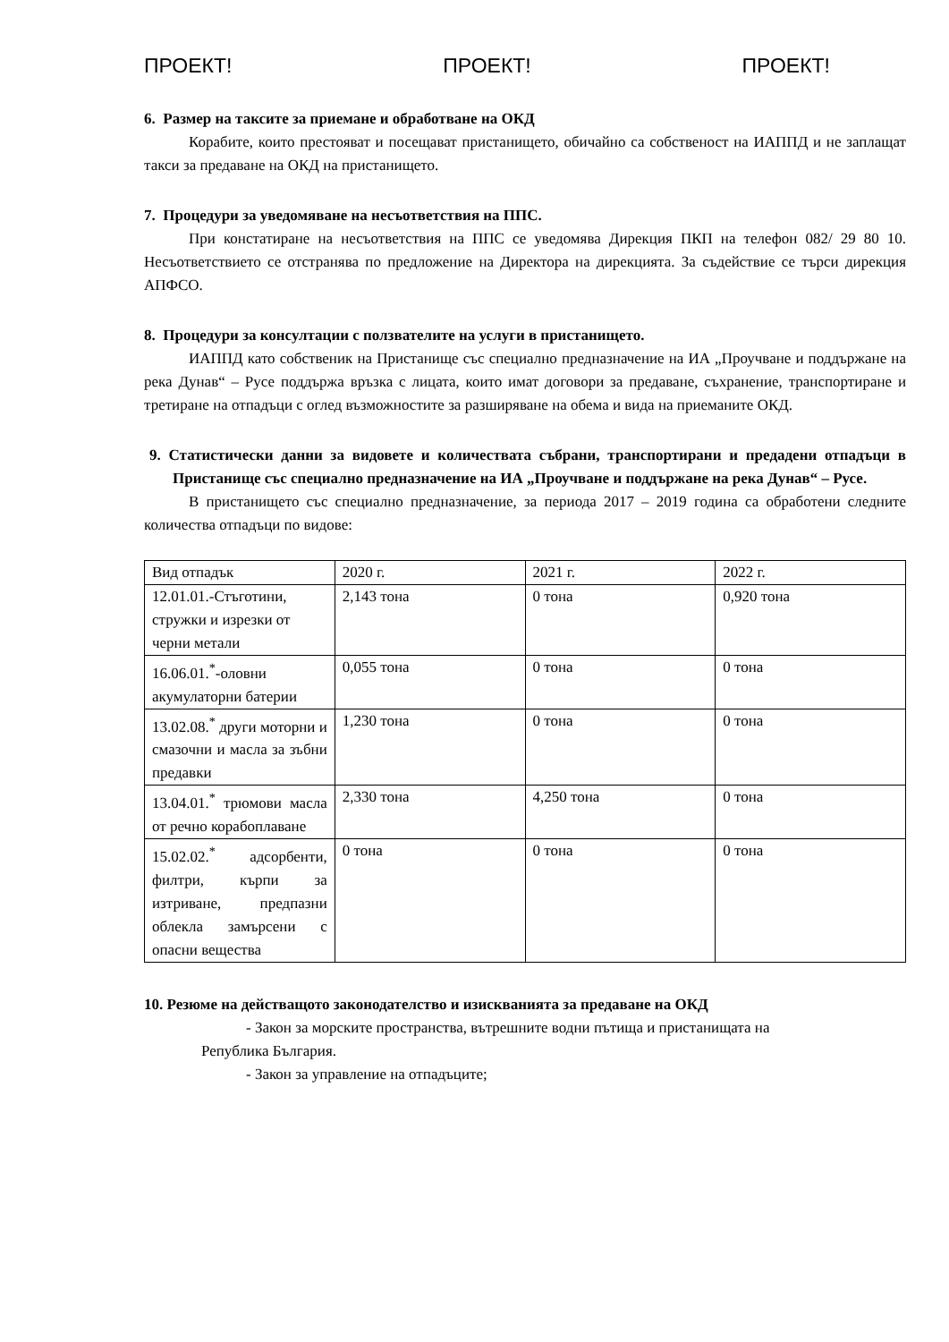ПРОЕКТ! ПРОЕКТ! ПРОЕКТ!
6. Размер на таксите за приемане и обработване на ОКД
Корабите, които престояват и посещават пристанището, обичайно са собственост на ИАППД и не заплащат такси за предаване на ОКД на пристанището.
7. Процедури за уведомяване на несъответствия на ППС.
При констатиране на несъответствия на ППС се уведомява Дирекция ПКП на телефон 082/ 29 80 10. Несъответствието се отстранява по предложение на Директора на дирекцията. За съдействие се търси дирекция АПФСО.
8. Процедури за консултации с ползвателите на услуги в пристанището.
ИАППД като собственик на Пристанище със специално предназначение на ИА „Проучване и поддържане на река Дунав“ – Русе поддържа връзка с лицата, които имат договори за предаване, съхранение, транспортиране и третиране на отпадъци с оглед възможностите за разширяване на обема и вида на приеманите ОКД.
9. Статистически данни за видовете и количествата събрани, транспортирани и предадени отпадъци в Пристанище със специално предназначение на ИА „Проучване и поддържане на река Дунав“ – Русе.
В пристанището със специално предназначение, за периода 2017 – 2019 година са обработени следните количества отпадъци по видове:
| Вид отпадък | 2020 г. | 2021 г. | 2022 г. |
| 12.01.01.-Стъготини, стружки и изрезки от черни метали | 2,143 тона | 0 тона | 0,920 тона |
| 16.06.01.<sup>*</sup>-оловни акумулаторни батерии | 0,055 тона | 0 тона | 0 тона |
| 13.02.08.<sup>*</sup> други моторни и смазочни и масла за зъбни предавки | 1,230 тона | 0 тона | 0 тона |
| 13.04.01.<sup>*</sup> трюмови масла от речно корабоплаване | 2,330 тона | 4,250 тона | 0 тона |
| 15.02.02.<sup>*</sup> адсорбенти, филтри, кърпи за изтриване, предпазни облекла замърсени с опасни вещества | 0 тона | 0 тона | 0 тона |
10. Резюме на действащото законодателство и изискванията за предаване на ОКД
- Закон за морските пространства, вътрешните водни пътища и пристанищата на
Република България.
- Закон за управление на отпадъците;